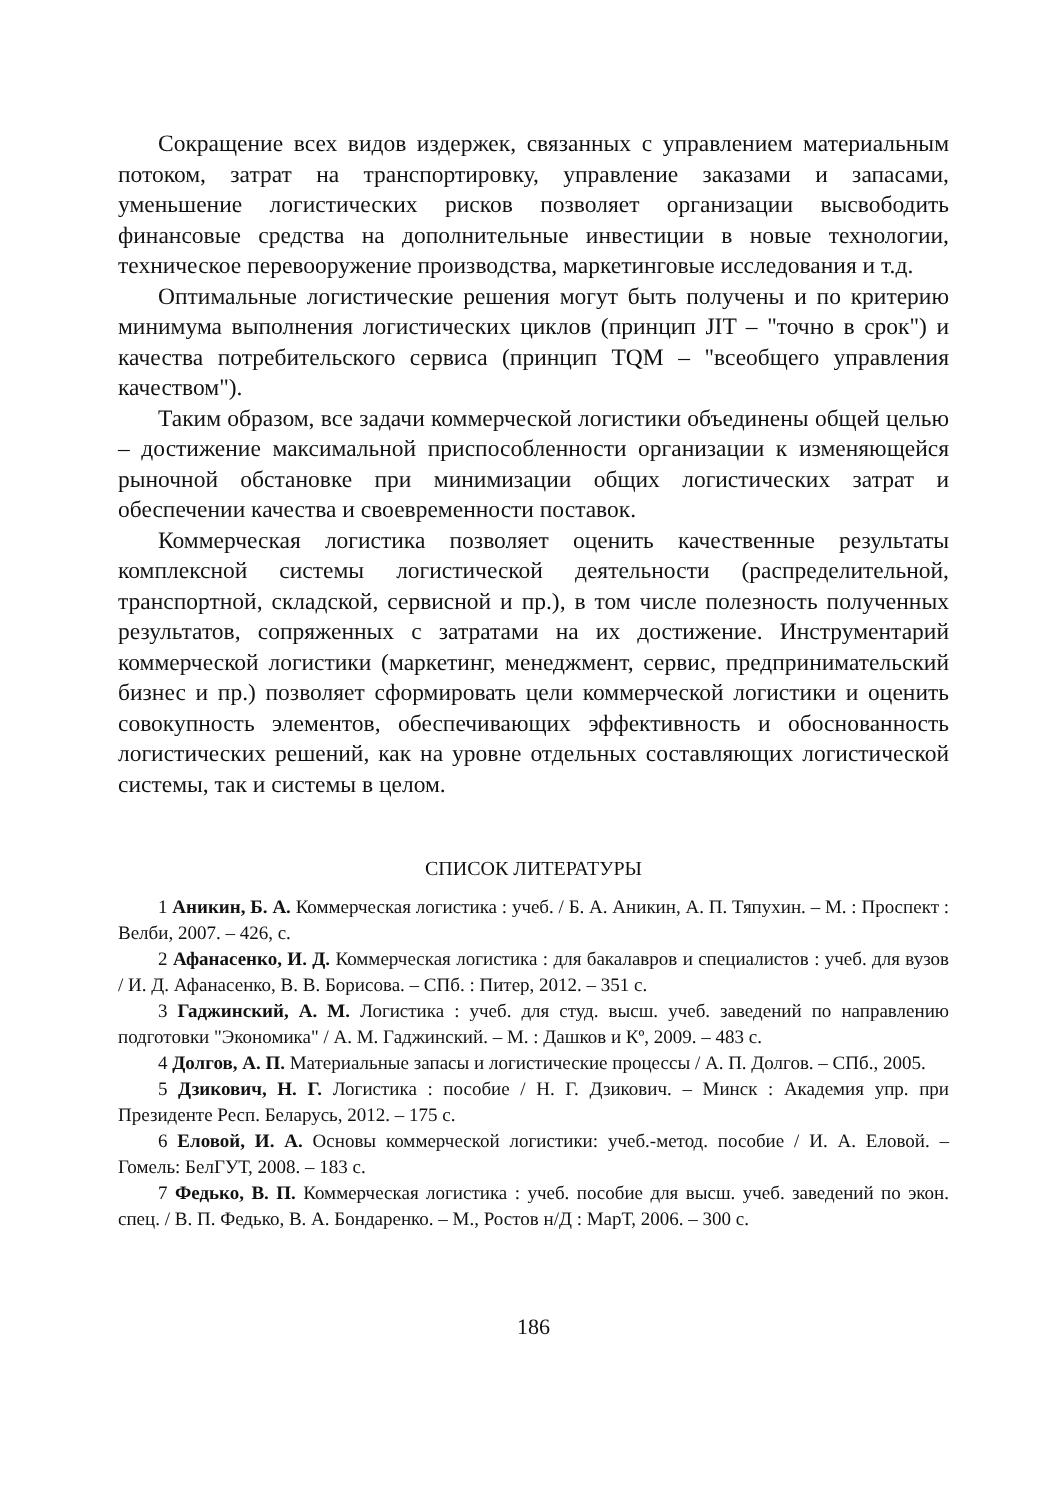Сокращение всех видов издержек, связанных с управлением материальным потоком, затрат на транспортировку, управление заказами и запасами, уменьшение логистических рисков позволяет организации высвободить финансовые средства на дополнительные инвестиции в новые технологии, техническое перевооружение производства, маркетинговые исследования и т.д.
Оптимальные логистические решения могут быть получены и по критерию минимума выполнения логистических циклов (принцип JIT – "точно в срок") и качества потребительского сервиса (принцип TQM – "всеобщего управления качеством").
Таким образом, все задачи коммерческой логистики объединены общей целью – достижение максимальной приспособленности организации к изменяющейся рыночной обстановке при минимизации общих логистических затрат и обеспечении качества и своевременности поставок.
Коммерческая логистика позволяет оценить качественные результаты комплексной системы логистической деятельности (распределительной, транспортной, складской, сервисной и пр.), в том числе полезность полученных результатов, сопряженных с затратами на их достижение. Инструментарий коммерческой логистики (маркетинг, менеджмент, сервис, предпринимательский бизнес и пр.) позволяет сформировать цели коммерческой логистики и оценить совокупность элементов, обеспечивающих эффективность и обоснованность логистических решений, как на уровне отдельных составляющих логистической системы, так и системы в целом.
СПИСОК ЛИТЕРАТУРЫ
1 Аникин, Б. А. Коммерческая логистика : учеб. / Б. А. Аникин, А. П. Тяпухин. – М. : Проспект : Велби, 2007. – 426, с.
2 Афанасенко, И. Д. Коммерческая логистика : для бакалавров и специалистов : учеб. для вузов / И. Д. Афанасенко, В. В. Борисова. – СПб. : Питер, 2012. – 351 с.
3 Гаджинский, А. М. Логистика : учеб. для студ. высш. учеб. заведений по направлению подготовки "Экономика" / А. М. Гаджинский. – М. : Дашков и Кº, 2009. – 483 с.
4 Долгов, А. П. Материальные запасы и логистические процессы / А. П. Долгов. – СПб., 2005.
5 Дзикович, Н. Г. Логистика : пособие / Н. Г. Дзикович. – Минск : Академия упр. при Президенте Респ. Беларусь, 2012. – 175 с.
6 Еловой, И. А. Основы коммерческой логистики: учеб.-метод. пособие / И. А. Еловой. – Гомель: БелГУТ, 2008. – 183 с.
7 Федько, В. П. Коммерческая логистика : учеб. пособие для высш. учеб. заведений по экон. спец. / В. П. Федько, В. А. Бондаренко. – М., Ростов н/Д : МарТ, 2006. – 300 с.
186